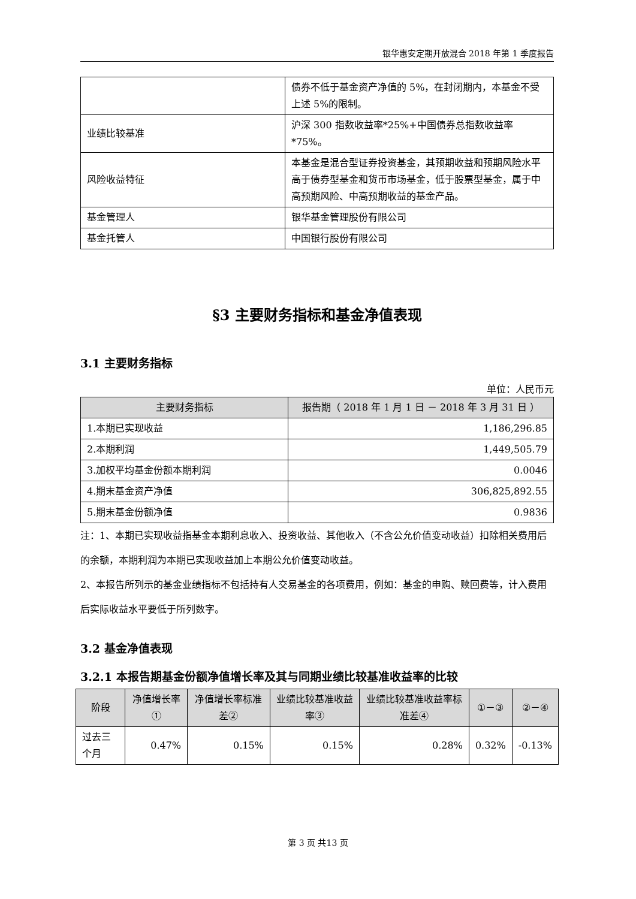银华惠安定期开放混合 2018 年第 1 季度报告
| | 债券不低于基金资产净值的 5%，在封闭期内，本基金不受上述 5%的限制。 |
| 业绩比较基准 | 沪深 300 指数收益率*25%+中国债券总指数收益率*75%。 |
| 风险收益特征 | 本基金是混合型证券投资基金，其预期收益和预期风险水平高于债券型基金和货币市场基金，低于股票型基金，属于中高预期风险、中高预期收益的基金产品。 |
| 基金管理人 | 银华基金管理股份有限公司 |
| 基金托管人 | 中国银行股份有限公司 |
§3 主要财务指标和基金净值表现
3.1 主要财务指标
单位：人民币元
| 主要财务指标 | 报告期（ 2018 年 1 月 1 日 － 2018 年 3 月 31 日 ） |
| --- | --- |
| 1.本期已实现收益 | 1,186,296.85 |
| 2.本期利润 | 1,449,505.79 |
| 3.加权平均基金份额本期利润 | 0.0046 |
| 4.期末基金资产净值 | 306,825,892.55 |
| 5.期末基金份额净值 | 0.9836 |
注：1、本期已实现收益指基金本期利息收入、投资收益、其他收入（不含公允价值变动收益）扣除相关费用后的余额，本期利润为本期已实现收益加上本期公允价值变动收益。
2、本报告所列示的基金业绩指标不包括持有人交易基金的各项费用，例如：基金的申购、赎回费等，计入费用后实际收益水平要低于所列数字。
3.2 基金净值表现
3.2.1 本报告期基金份额净值增长率及其与同期业绩比较基准收益率的比较
| 阶段 | 净值增长率① | 净值增长率标准差② | 业绩比较基准收益率③ | 业绩比较基准收益率标准差④ | ①－③ | ②－④ |
| --- | --- | --- | --- | --- | --- | --- |
| 过去三个月 | 0.47% | 0.15% | 0.15% | 0.28% | 0.32% | -0.13% |
第 3 页 共13 页